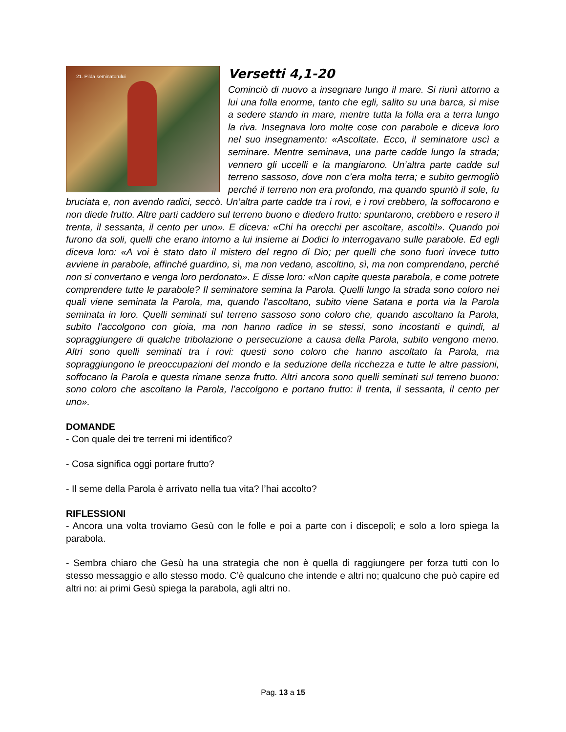21. Pilda seminatorului
Versetti 4,1-20
Cominciò di nuovo a insegnare lungo il mare. Si riunì attorno a lui una folla enorme, tanto che egli, salito su una barca, si mise a sedere stando in mare, mentre tutta la folla era a terra lungo la riva. Insegnava loro molte cose con parabole e diceva loro nel suo insegnamento: «Ascoltate. Ecco, il seminatore uscì a seminare. Mentre seminava, una parte cadde lungo la strada; vennero gli uccelli e la mangiarono. Un’altra parte cadde sul terreno sassoso, dove non c’era molta terra; e subito germogliò perché il terreno non era profondo, ma quando spuntò il sole, fu bruciata e, non avendo radici, seccò. Un’altra parte cadde tra i rovi, e i rovi crebbero, la soffocarono e non diede frutto. Altre parti caddero sul terreno buono e diedero frutto: spuntarono, crebbero e resero il trenta, il sessanta, il cento per uno». E diceva: «Chi ha orecchi per ascoltare, ascolti!». Quando poi furono da soli, quelli che erano intorno a lui insieme ai Dodici lo interrogavano sulle parabole. Ed egli diceva loro: «A voi è stato dato il mistero del regno di Dio; per quelli che sono fuori invece tutto avviene in parabole, affinché guardino, sì, ma non vedano, ascoltino, sì, ma non comprendano, perché non si convertano e venga loro perdonato». E disse loro: «Non capite questa parabola, e come potrete comprendere tutte le parabole? Il seminatore semina la Parola. Quelli lungo la strada sono coloro nei quali viene seminata la Parola, ma, quando l’ascoltano, subito viene Satana e porta via la Parola seminata in loro. Quelli seminati sul terreno sassoso sono coloro che, quando ascoltano la Parola, subito l’accolgono con gioia, ma non hanno radice in se stessi, sono incostanti e quindi, al sopraggiungere di qualche tribolazione o persecuzione a causa della Parola, subito vengono meno. Altri sono quelli seminati tra i rovi: questi sono coloro che hanno ascoltato la Parola, ma sopraggiungono le preoccupazioni del mondo e la seduzione della ricchezza e tutte le altre passioni, soffocano la Parola e questa rimane senza frutto. Altri ancora sono quelli seminati sul terreno buono: sono coloro che ascoltano la Parola, l’accolgono e portano frutto: il trenta, il sessanta, il cento per uno».
DOMANDE
- Con quale dei tre terreni mi identifico?
- Cosa significa oggi portare frutto?
- Il seme della Parola è arrivato nella tua vita? l’hai accolto?
RIFLESSIONI
- Ancora una volta troviamo Gesù con le folle e poi a parte con i discepoli; e solo a loro spiega la parabola.
- Sembra chiaro che Gesù ha una strategia che non è quella di raggiungere per forza tutti con lo stesso messaggio e allo stesso modo. C’è qualcuno che intende e altri no; qualcuno che può capire ed altri no: ai primi Gesù spiega la parabola, agli altri no.
Pag. 13 a 15